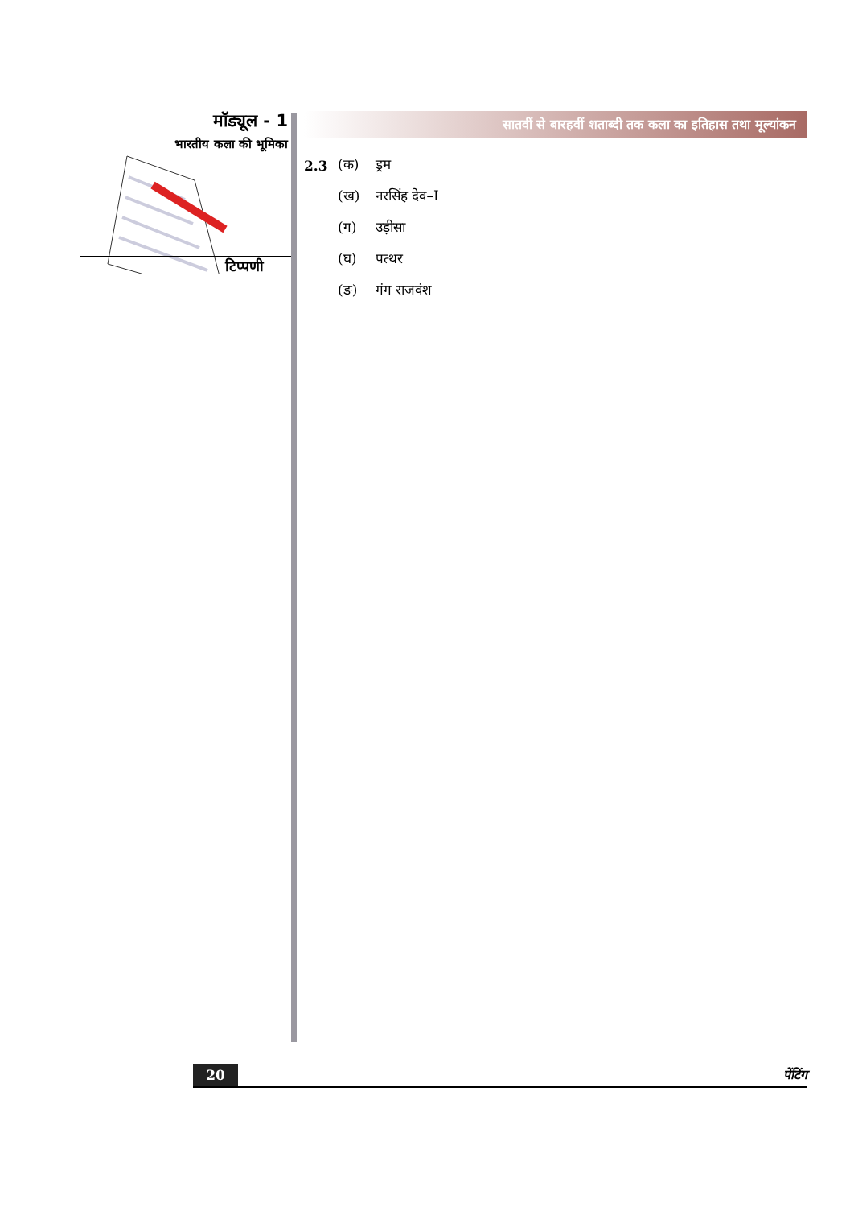मॉड्यूल - 1
भारतीय कला की भूमिका
टिप्पणी
सातवीं से बारहवीं शताब्दी तक कला का इतिहास तथा मूल्यांकन
2.3 (क) ड्रम
(ख) नरसिंह देव–I
(ग) उड़ीसा
(घ) पत्थर
(ङ) गंग राजवंश
20 पेंटिंग